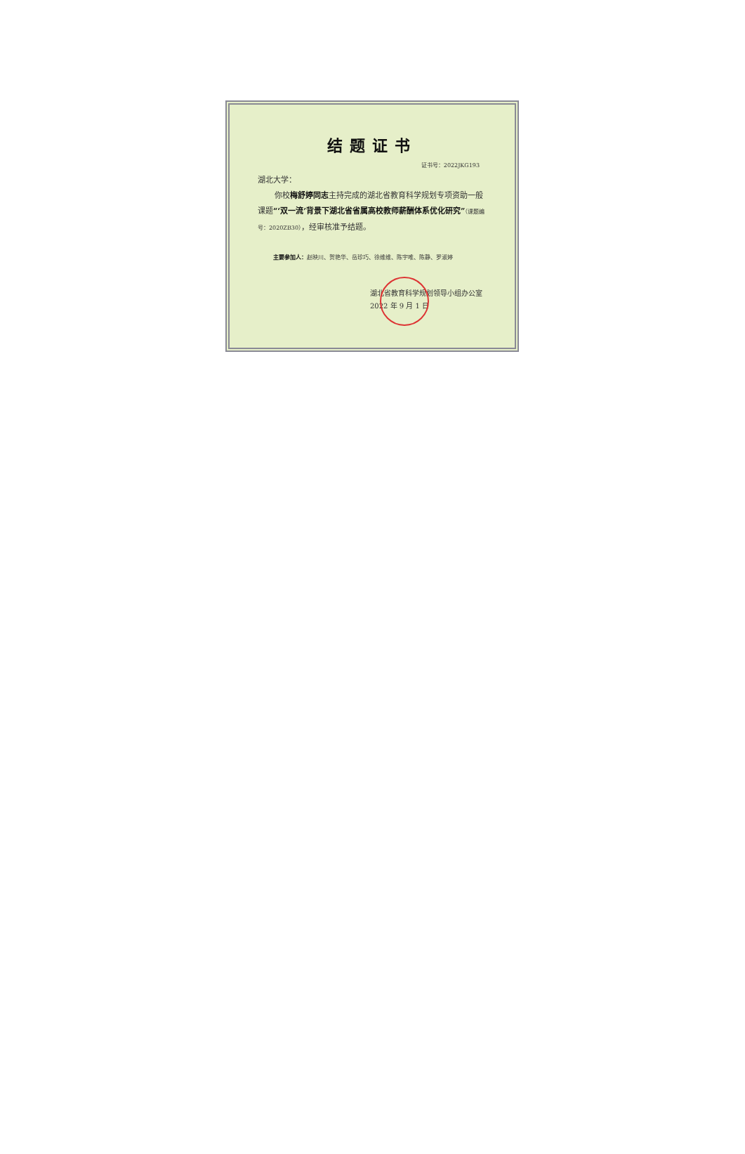结题证书
证书号：2022JKG193
湖北大学：
你校梅舒婷同志主持完成的湖北省教育科学规划专项资助一般课题“‘双一流’背景下湖北省省属高校教师薪酬体系优化研究”（课题编号：2020ZB30），经审核准予结题。
主要参加人：赵映川、贺艳华、岳珍巧、徐维维、陈宇唯、陈静、罗淑婷
湖北省教育科学规划领导小组办公室
2022 年 9 月 1 日